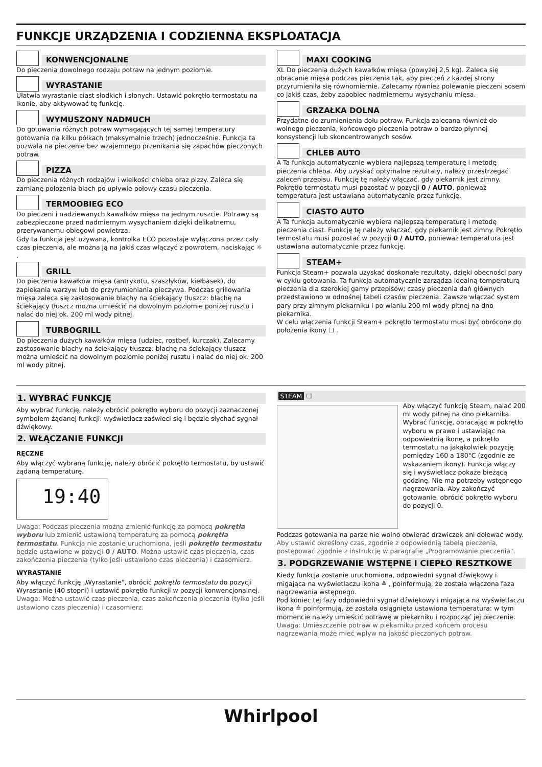FUNKCJE URZĄDZENIA I CODZIENNA EKSPLOATACJA
KONWENCJONALNE
Do pieczenia dowolnego rodzaju potraw na jednym poziomie.
WYRASTANIE
Ułatwia wyrastanie ciast słodkich i słonych. Ustawić pokrętło termostatu na ikonie, aby aktywować tę funkcję.
WYMUSZONY NADMUCH
Do gotowania różnych potraw wymagających tej samej temperatury gotowania na kilku półkach (maksymalnie trzech) jednocześnie. Funkcja ta pozwala na pieczenie bez wzajemnego przenikania się zapachów pieczonych potraw.
PIZZA
Do pieczenia różnych rodzajów i wielkości chleba oraz pizzy. Zaleca się zamianę położenia blach po upływie połowy czasu pieczenia.
TERMOOBIEG ECO
Do pieczeni i nadziewanych kawałków mięsa na jednym ruszcie. Potrawy są zabezpieczone przed nadmiernym wysychaniem dzięki delikatnemu, przerywanemu obiegowi powietrza.
Gdy ta funkcja jest używana, kontrolka ECO pozostaje wyłączona przez cały czas pieczenia, ale można ją na jakiś czas włączyć z powrotem, naciskając ☼ .
GRILL
Do pieczenia kawałków mięsa (antrykotu, szaszłyków, kiełbasek), do zapiekania warzyw lub do przyrumieniania pieczywa. Podczas grillowania mięsa zaleca się zastosowanie blachy na ściekający tłuszcz: blachę na ściekający tłuszcz można umieścić na dowolnym poziomie poniżej rusztu i nalać do niej ok. 200 ml wody pitnej.
TURBOGRILL
Do pieczenia dużych kawałków mięsa (udziec, rostbef, kurczak). Zalecamy zastosowanie blachy na ściekający tłuszcz: blachę na ściekający tłuszcz można umieścić na dowolnym poziomie poniżej rusztu i nalać do niej ok. 200 ml wody pitnej.
MAXI COOKING
XL Do pieczenia dużych kawałków mięsa (powyżej 2,5 kg). Zaleca się obracanie mięsa podczas pieczenia tak, aby pieczeń z każdej strony przyrumieniła się równomiernie. Zalecamy również polewanie pieczeni sosem co jakiś czas, żeby zapobiec nadmiernemu wysychaniu mięsa.
GRZAŁKA DOLNA
Przydatne do zrumienienia dołu potraw. Funkcja zalecana również do wolnego pieczenia, końcowego pieczenia potraw o bardzo płynnej konsystencji lub skoncentrowanych sosów.
CHLEB AUTO
A Ta funkcja automatycznie wybiera najlepszą temperaturę i metodę pieczenia chleba. Aby uzyskać optymalne rezultaty, należy przestrzegać zaleceń przepisu. Funkcję tę należy włączać, gdy piekarnik jest zimny. Pokrętło termostatu musi pozostać w pozycji 0 / AUTO, ponieważ temperatura jest ustawiana automatycznie przez funkcję.
CIASTO AUTO
A Ta funkcja automatycznie wybiera najlepszą temperaturę i metodę pieczenia ciast. Funkcję tę należy włączać, gdy piekarnik jest zimny. Pokrętło termostatu musi pozostać w pozycji 0 / AUTO, ponieważ temperatura jest ustawiana automatycznie przez funkcję.
STEAM+
Funkcja Steam+ pozwala uzyskać doskonałe rezultaty, dzięki obecności pary w cyklu gotowania. Ta funkcja automatycznie zarządza idealną temperaturą pieczenia dla szerokiej gamy przepisów; czasy pieczenia dań głównych przedstawiono w odnośnej tabeli czasów pieczenia. Zawsze włączać system pary przy zimnym piekarniku i po wlaniu 200 ml wody pitnej na dno piekarnika.
W celu włączenia funkcji Steam+ pokrętło termostatu musi być obrócone do położenia ikony ☐ .
1. WYBRAĆ FUNKCJĘ
Aby wybrać funkcję, należy obrócić pokrętło wyboru do pozycji zaznaczonej symbolem żądanej funkcji: wyświetlacz zaświeci się i będzie słychać sygnał dźwiękowy.
2. WŁĄCZANIE FUNKCJI
RĘCZNE
Aby włączyć wybraną funkcję, należy obrócić pokrętło termostatu, by ustawić żądaną temperaturę.
19:40
Uwaga: Podczas pieczenia można zmienić funkcję za pomocą pokrętła wyboru lub zmienić ustawioną temperaturę za pomocą pokrętła termostatu. Funkcja nie zostanie uruchomiona, jeśli pokrętło termostatu będzie ustawione w pozycji 0 / AUTO. Można ustawić czas pieczenia, czas zakończenia pieczenia (tylko jeśli ustawiono czas pieczenia) i czasomierz.
WYRASTANIE
Aby włączyć funkcję „Wyrastanie", obrócić pokrętło termostatu do pozycji Wyrastanie (40 stopni) i ustawić pokrętło funkcji w pozycji konwencjonalnej.
Uwaga: Można ustawić czas pieczenia, czas zakończenia pieczenia (tylko jeśli ustawiono czas pieczenia) i czasomierz.
STEAM ☐
Aby włączyć funkcję Steam, nalać 200 ml wody pitnej na dno piekarnika. Wybrać funkcję, obracając w pokrętło wyboru w prawo i ustawiając na odpowiednią ikonę, a pokrętło termostatu na jakąkolwiek pozycję pomiędzy 160 a 180°C (zgodnie ze wskazaniem ikony). Funkcja włączy się i wyświetlacz pokaże bieżącą godzinę. Nie ma potrzeby wstępnego nagrzewania. Aby zakończyć gotowanie, obrócić pokrętło wyboru do pozycji 0.
Podczas gotowania na parze nie wolno otwierać drzwiczek ani dolewać wody.
Aby ustawić określony czas, zgodnie z odpowiednią tabelą pieczenia, postępować zgodnie z instrukcję w paragrafie „Programowanie pieczenia".
3. PODGRZEWANIE WSTĘPNE I CIEPŁO RESZTKOWE
Kiedy funkcja zostanie uruchomiona, odpowiedni sygnał dźwiękowy i migająca na wyświetlaczu ikona ≙ , poinformują, że została włączona faza nagrzewania wstępnego.
Pod koniec tej fazy odpowiedni sygnał dźwiękowy i migająca na wyświetlaczu ikona ≙ poinformują, że została osiągnięta ustawiona temperatura: w tym momencie należy umieścić potrawę w piekarniku i rozpocząć jej pieczenie.
Uwaga: Umieszczenie potraw w piekarniku przed końcem procesu nagrzewania może mieć wpływ na jakość pieczonych potraw.
Whirlpool